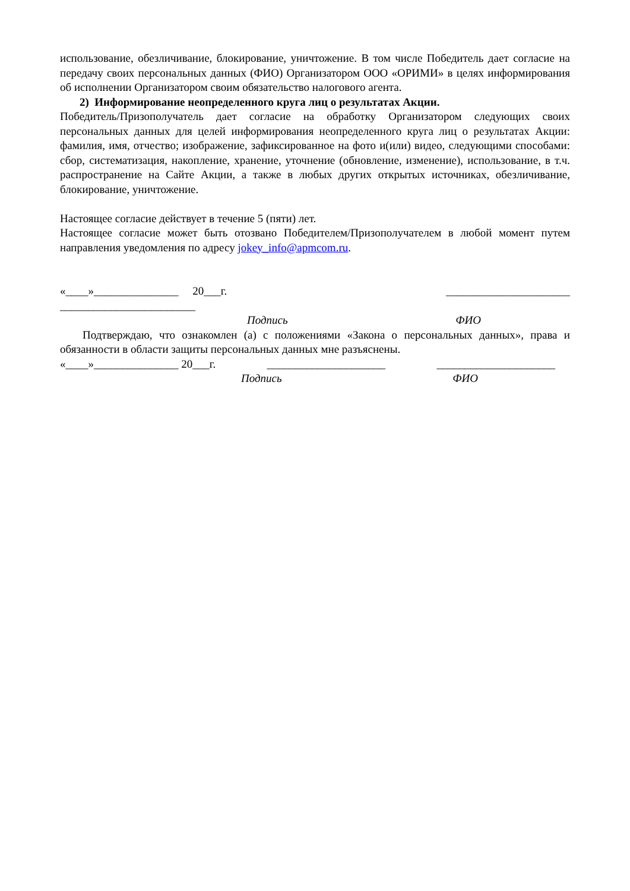использование, обезличивание, блокирование, уничтожение. В том числе Победитель дает согласие на передачу своих персональных данных (ФИО) Организатором ООО «ОРИМИ» в целях информирования об исполнении Организатором своим обязательство налогового агента.
2) Информирование неопределенного круга лиц о результатах Акции.
Победитель/Призополучатель дает согласие на обработку Организатором следующих своих персональных данных для целей информирования неопределенного круга лиц о результатах Акции: фамилия, имя, отчество; изображение, зафиксированное на фото и(или) видео, следующими способами: сбор, систематизация, накопление, хранение, уточнение (обновление, изменение), использование, в т.ч. распространение на Сайте Акции, а также в любых других открытых источниках, обезличивание, блокирование, уничтожение.
Настоящее согласие действует в течение 5 (пяти) лет.
Настоящее согласие может быть отозвано Победителем/Призополучателем в любой момент путем направления уведомления по адресу jokey_info@apmcom.ru.
«____»_______________ 20___г. ______________________
________________________
Подпись ФИО
Подтверждаю, что ознакомлен (а) с положениями «Закона о персональных данных», права и обязанности в области защиты персональных данных мне разъяснены.
«____»_______________ 20___г. _____________________ _____________________
Подпись ФИО